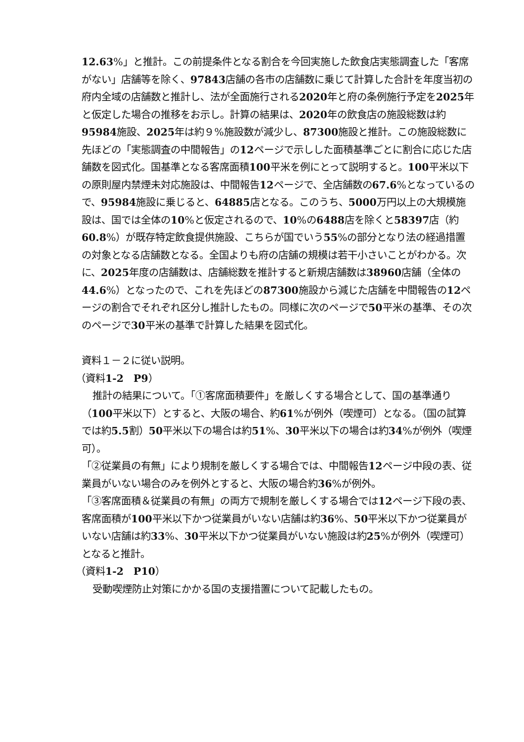12.63%」と推計。この前提条件となる割合を今回実施した飲食店実態調査した「客席がない」店舗等を除く、97843店舗の各市の店舗数に乗じて計算した合計を年度当初の府内全域の店舗数と推計し、法が全面施行される2020年と府の条例施行予定を2025年と仮定した場合の推移をお示し。計算の結果は、2020年の飲食店の施設総数は約95984施設、2025年は約９%施設数が減少し、87300施設と推計。この施設総数に先ほどの「実態調査の中間報告」の12ページで示しした面積基準ごとに割合に応じた店舗数を図式化。国基準となる客席面積100平米を例にとって説明すると。100平米以下の原則屋内禁煙未対応施設は、中間報告12ページで、全店舗数の67.6%となっているので、95984施設に乗じると、64885店となる。このうち、5000万円以上の大規模施設は、国では全体の10%と仮定されるので、10%の6488店を除くと58397店（約60.8%）が既存特定飲食提供施設、こちらが国でいう55%の部分となり法の経過措置の対象となる店舗数となる。全国よりも府の店舗の規模は若干小さいことがわかる。次に、2025年度の店舗数は、店舗総数を推計すると新規店舗数は38960店舗（全体の44.6%）となったので、これを先ほどの87300施設から減じた店舗を中間報告の12ページの割合でそれぞれ区分し推計したもの。同様に次のページで50平米の基準、その次のページで30平米の基準で計算した結果を図式化。
資料１－２に従い説明。
（資料1-2　P9）
推計の結果について。「①客席面積要件」を厳しくする場合として、国の基準通り（100平米以下）とすると、大阪の場合、約61%が例外（喫煙可）となる。（国の試算では約5.5割）50平米以下の場合は約51%、30平米以下の場合は約34%が例外（喫煙可）。
「②従業員の有無」により規制を厳しくする場合では、中間報告12ページ中段の表、従業員がいない場合のみを例外とすると、大阪の場合約36%が例外。
「③客席面積＆従業員の有無」の両方で規制を厳しくする場合では12ページ下段の表、客席面積が100平米以下かつ従業員がいない店舗は約36%、50平米以下かつ従業員がいない店舗は約33%、30平米以下かつ従業員がいない施設は約25%が例外（喫煙可）となると推計。
（資料1-2　P10）
受動喫煙防止対策にかかる国の支援措置について記載したもの。